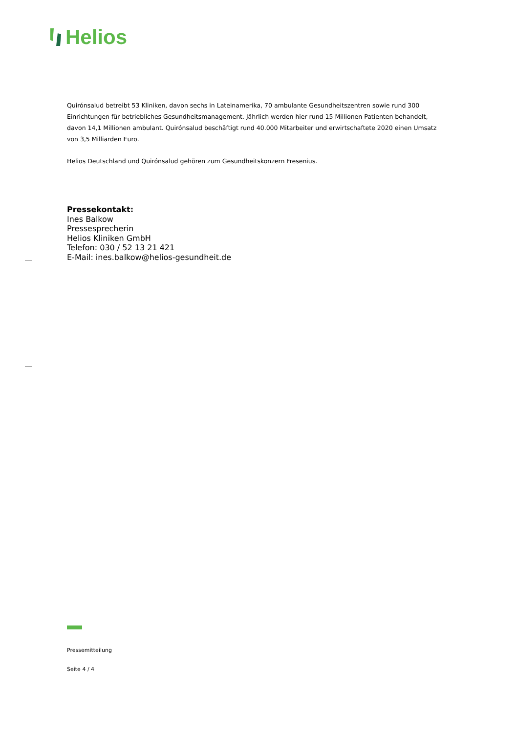Helios
Quirónsalud betreibt 53 Kliniken, davon sechs in Lateinamerika, 70 ambulante Gesundheitszentren sowie rund 300 Einrichtungen für betriebliches Gesundheitsmanagement. Jährlich werden hier rund 15 Millionen Patienten behandelt, davon 14,1 Millionen ambulant. Quirónsalud beschäftigt rund 40.000 Mitarbeiter und erwirtschaftete 2020 einen Umsatz von 3,5 Milliarden Euro.
Helios Deutschland und Quirónsalud gehören zum Gesundheitskonzern Fresenius.
Pressekontakt:
Ines Balkow
Pressesprecherin
Helios Kliniken GmbH
Telefon: 030 / 52 13 21 421
E-Mail: ines.balkow@helios-gesundheit.de
Pressemitteilung
Seite 4 / 4